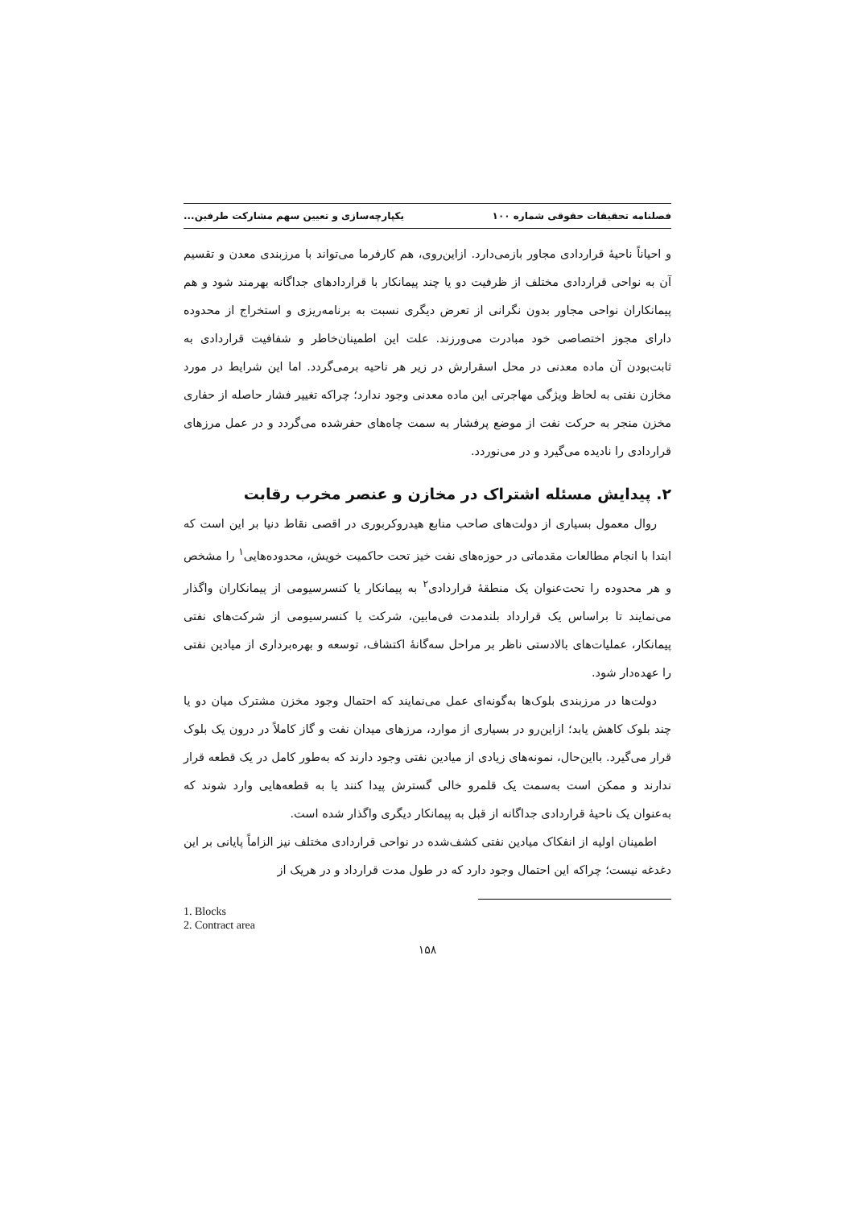فصلنامه تحقیقات حقوقی شماره ۱۰۰ یکپارچه‌سازی و تعیین سهم مشارکت طرفین...
و احیاناً ناحیهٔ قراردادی مجاور بازمی‌دارد. ازاین‌روی، هم کارفرما می‌تواند با مرزبندی معدن و تقسیم آن به نواحی قراردادی مختلف از ظرفیت دو یا چند پیمانکار با قراردادهای جداگانه بهرمند شود و هم پیمانکاران نواحی مجاور بدون نگرانی از تعرض دیگری نسبت به برنامه‌ریزی و استخراج از محدوده دارای مجوز اختصاصی خود مبادرت می‌ورزند. علت این اطمینان‌خاطر و شفافیت قراردادی به ثابت‌بودن آن ماده معدنی در محل اسقرارش در زیر هر ناحیه برمی‌گردد. اما این شرایط در مورد مخازن نفتی به لحاظ ویژگی مهاجرتی این ماده معدنی وجود ندارد؛ چراکه تغییر فشار حاصله از حفاری مخزن منجر به حرکت نفت از موضع پرفشار به سمت چاه‌های حفرشده می‌گردد و در عمل مرزهای قراردادی را نادیده می‌گیرد و در می‌نوردد.
۲. پیدایش مسئله اشتراک در مخازن و عنصر مخرب رقابت
روال معمول بسیاری از دولت‌های صاحب منابع هیدروکربوری در اقصی نقاط دنیا بر این است که ابتدا با انجام مطالعات مقدماتی در حوزه‌های نفت خیز تحت حاکمیت خویش، محدوده‌هایی<sup>۱</sup> را مشخص و هر محدوده را تحت‌عنوان یک منطقهٔ قراردادی<sup>۲</sup> به پیمانکار یا کنسرسیومی از پیمانکاران واگذار می‌نمایند تا براساس یک قرارداد بلندمدت فی‌مابین، شرکت یا کنسرسیومی از شرکت‌های نفتی پیمانکار، عملیات‌های بالادستی ناظر بر مراحل سه‌گانهٔ اکتشاف، توسعه و بهره‌برداری از میادین نفتی را عهده‌دار شود.
دولت‌ها در مرزبندی بلوک‌ها به‌گونه‌ای عمل می‌نمایند که احتمال وجود مخزن مشترک میان دو یا چند بلوک کاهش یابد؛ ازاین‌رو در بسیاری از موارد، مرزهای میدان نفت و گاز کاملاً در درون یک بلوک قرار می‌گیرد. بااین‌حال، نمونه‌های زیادی از میادین نفتی وجود دارند که به‌طور کامل در یک قطعه قرار ندارند و ممکن است به‌سمت یک قلمرو خالی گسترش پیدا کنند یا به قطعه‌هایی وارد شوند که به‌عنوان یک ناحیهٔ قراردادی جداگانه از قبل به پیمانکار دیگری واگذار شده است.
اطمینان اولیه از انفکاک میادین نفتی کشف‌شده در نواحی قراردادی مختلف نیز الزاماً پایانی بر این دغدغه نیست؛ چراکه این احتمال وجود دارد که در طول مدت قرارداد و در هریک از
1. Blocks
2. Contract area
۱۵۸